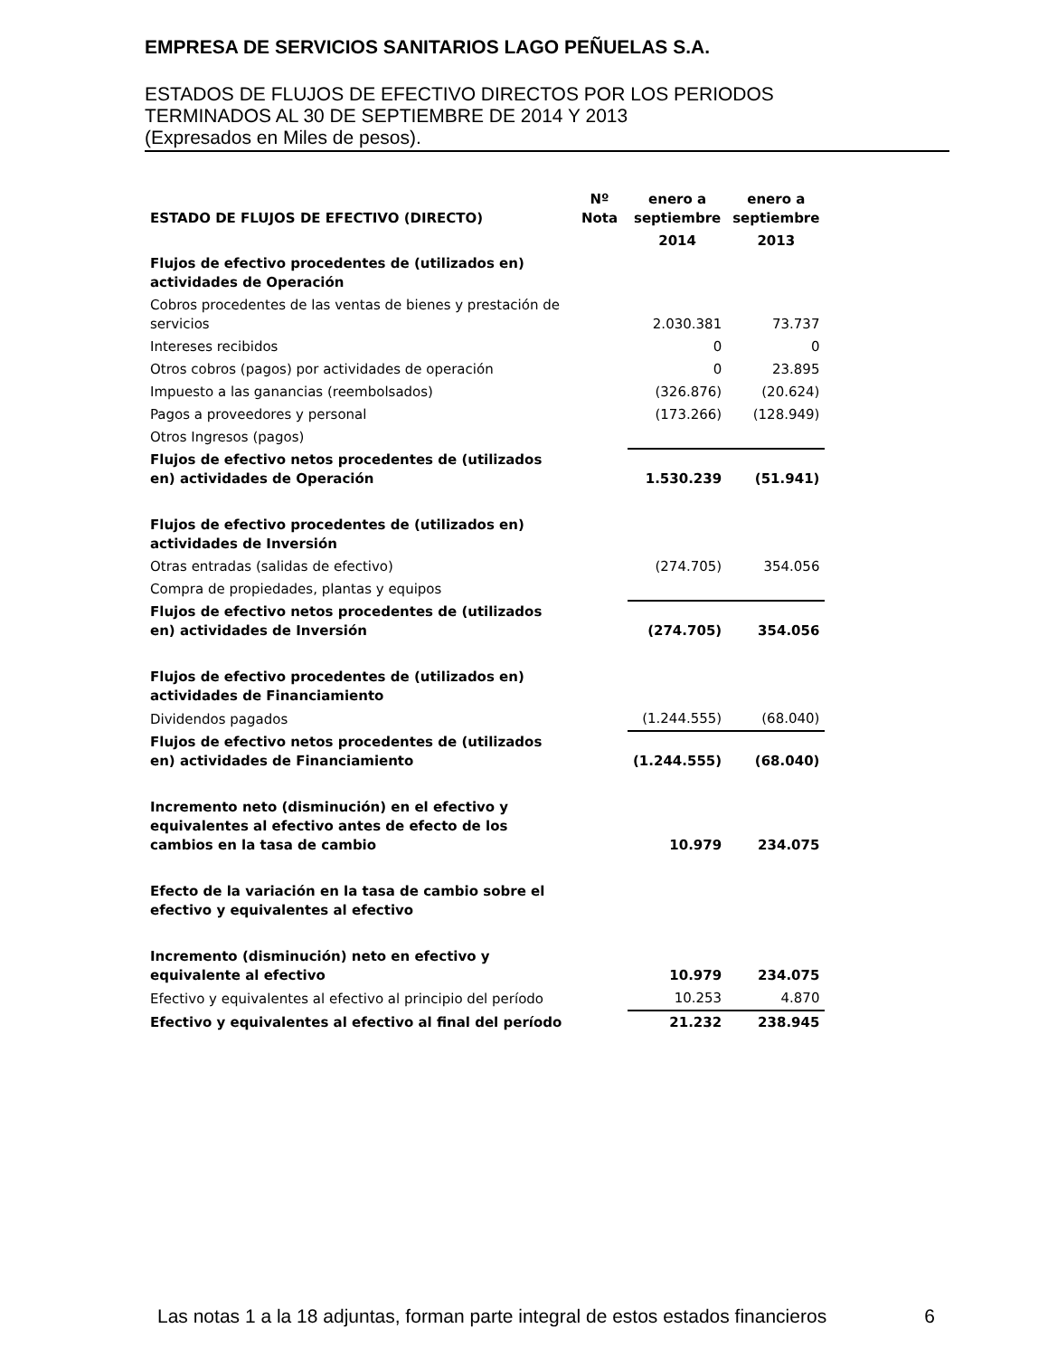EMPRESA DE SERVICIOS SANITARIOS LAGO PEÑUELAS S.A.
ESTADOS DE FLUJOS DE EFECTIVO DIRECTOS POR LOS PERIODOS
TERMINADOS AL 30 DE SEPTIEMBRE DE 2014 Y 2013
(Expresados en Miles de pesos).
| ESTADO DE FLUJOS DE EFECTIVO (DIRECTO) | Nº Nota | enero a septiembre | enero a septiembre |
| --- | --- | --- | --- |
| | | 2014 | 2013 |
| Flujos de efectivo procedentes de (utilizados en) actividades de Operación | | | |
| Cobros procedentes de las ventas de bienes y prestación de servicios | | 2.030.381 | 73.737 |
| Intereses recibidos | | 0 | 0 |
| Otros cobros (pagos) por actividades de operación | | 0 | 23.895 |
| Impuesto a las ganancias (reembolsados) | | (326.876) | (20.624) |
| Pagos a proveedores y personal | | (173.266) | (128.949) |
| Otros Ingresos (pagos) | | | |
| Flujos de efectivo netos procedentes de (utilizados en) actividades de Operación | | 1.530.239 | (51.941) |
| Flujos de efectivo procedentes de (utilizados en) actividades de Inversión | | | |
| Otras entradas (salidas de efectivo) | | (274.705) | 354.056 |
| Compra de propiedades, plantas y equipos | | | |
| Flujos de efectivo netos procedentes de (utilizados en) actividades de Inversión | | (274.705) | 354.056 |
| Flujos de efectivo procedentes de (utilizados en) actividades de Financiamiento | | | |
| Dividendos pagados | | (1.244.555) | (68.040) |
| Flujos de efectivo netos procedentes de (utilizados en) actividades de Financiamiento | | (1.244.555) | (68.040) |
| Incremento neto (disminución) en el efectivo y equivalentes al efectivo antes de efecto de los cambios en la tasa de cambio | | 10.979 | 234.075 |
| Efecto de la variación en la tasa de cambio sobre el efectivo y equivalentes al efectivo | | | |
| Incremento (disminución) neto en efectivo y equivalente al efectivo | | 10.979 | 234.075 |
| Efectivo y equivalentes al efectivo al principio del período | | 10.253 | 4.870 |
| Efectivo y equivalentes al efectivo al final del período | | 21.232 | 238.945 |
Las notas 1 a la 18 adjuntas, forman parte integral de estos estados financieros 6